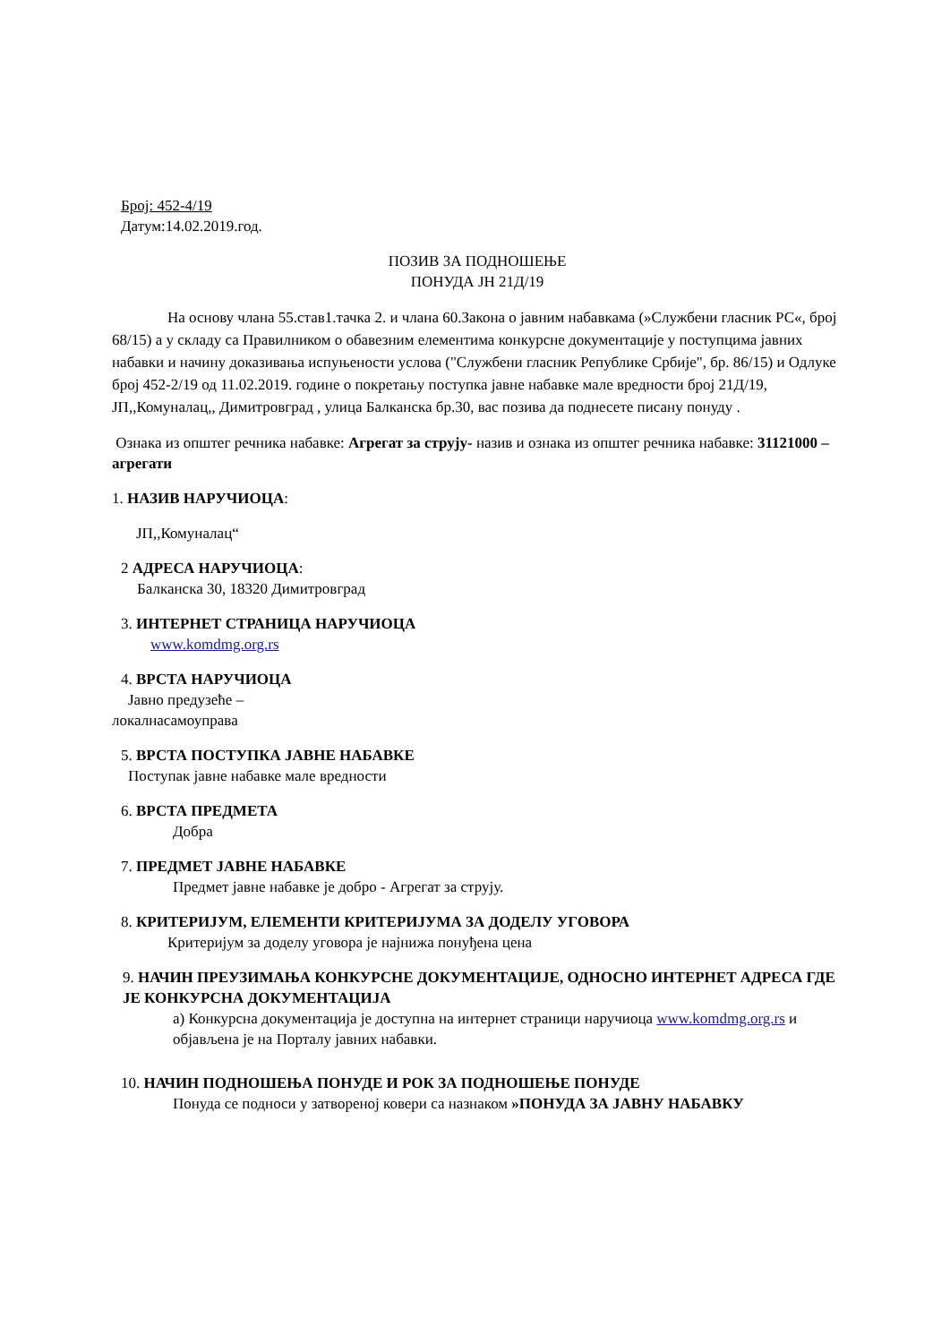Број: 452-4/19
Датум:14.02.2019.год.
ПОЗИВ ЗА ПОДНОШЕЊЕ
ПОНУДА ЈН 21Д/19
На основу члана 55.став1.тачка 2. и члана 60.Закона о јавним набавкама (»Службени гласник РС«, број 68/15) а у складу са Правилником о обавезним елементима конкурсне документације у поступцима јавних набавки и начину доказивања испуњености услова ("Службени гласник Републике Србије", бр. 86/15) и Одлуке број 452-2/19 од 11.02.2019. године о покретању поступка јавне набавке мале вредности број 21Д/19, ЈП,,Комуналац,, Димитровград , улица Балканска бр.30, вас позива да поднесете писану понуду .
Ознака из општег речника набавке: Агрегат за струју- назив и ознака из општег речника набавке: 31121000 –агрегати
1. НАЗИВ НАРУЧИОЦА:
ЈП,,Комуналац“
2 АДРЕСА НАРУЧИОЦА:
Балканска 30, 18320 Димитровград
3. ИНТЕРНЕТ СТРАНИЦА НАРУЧИОЦА
www.komdmg.org.rs
4. ВРСТА НАРУЧИОЦА
Јавно предузеће –
локалнасамоуправа
5. ВРСТА ПОСТУПКА ЈАВНЕ НАБАВКЕ
Поступак јавне набавке мале вредности
6. ВРСТА ПРЕДМЕТА
Добра
7. ПРЕДМЕТ ЈАВНЕ НАБАВКЕ
Предмет јавне набавке је добро - Агрегат за струју.
8. КРИТЕРИЈУМ, ЕЛЕМЕНТИ КРИТЕРИЈУМА ЗА ДОДЕЛУ УГОВОРА
Критеријум за доделу уговора је најнижа понуђена цена
9. НАЧИН ПРЕУЗИМАЊА КОНКУРСНЕ ДОКУМЕНТАЦИЈЕ, ОДНОСНО ИНТЕРНЕТ АДРЕСА ГДЕ ЈЕ КОНКУРСНА ДОКУМЕНТАЦИЈА
а) Конкурсна документација је доступна на интернет страници наручиоца www.komdmg.org.rs и објављена је на Порталу јавних набавки.
10. НАЧИН ПОДНОШЕЊА ПОНУДЕ И РОК ЗА ПОДНОШЕЊЕ ПОНУДЕ
Понуда се подноси у затвореној ковери са назнаком »ПОНУДА ЗА ЈАВНУ НАБАВКУ